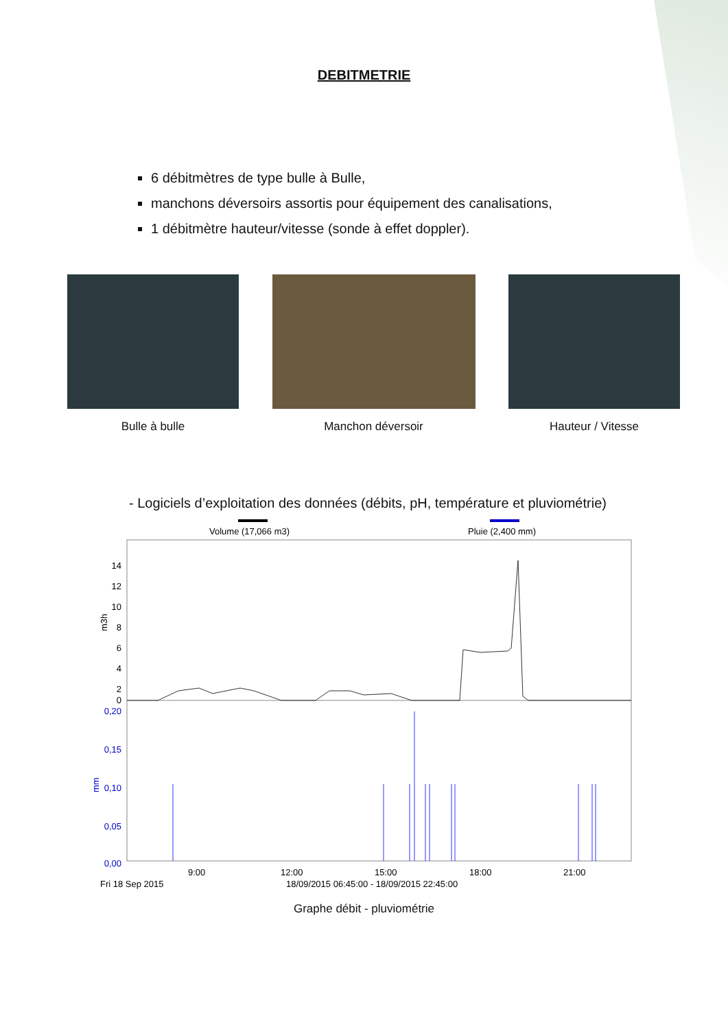DEBITMETRIE
6 débitmètres de type bulle à Bulle,
manchons déversoirs assortis pour équipement des canalisations,
1 débitmètre hauteur/vitesse (sonde à effet doppler).
Bulle à bulle Manchon déversoir Hauteur / Vitesse
- Logiciels d’exploitation des données (débits, pH, température et pluviométrie)
Volume (17,066 m3)
Pluie (2,400 mm)
14
12
10
8
6
4
2
0
0,20
0,15
0,10
0,05
0,00
m3h
mm
9:00
12:00
15:00
18:00
21:00
Fri 18 Sep 2015
18/09/2015 06:45:00 - 18/09/2015 22:45:00
Graphe débit - pluviométrie